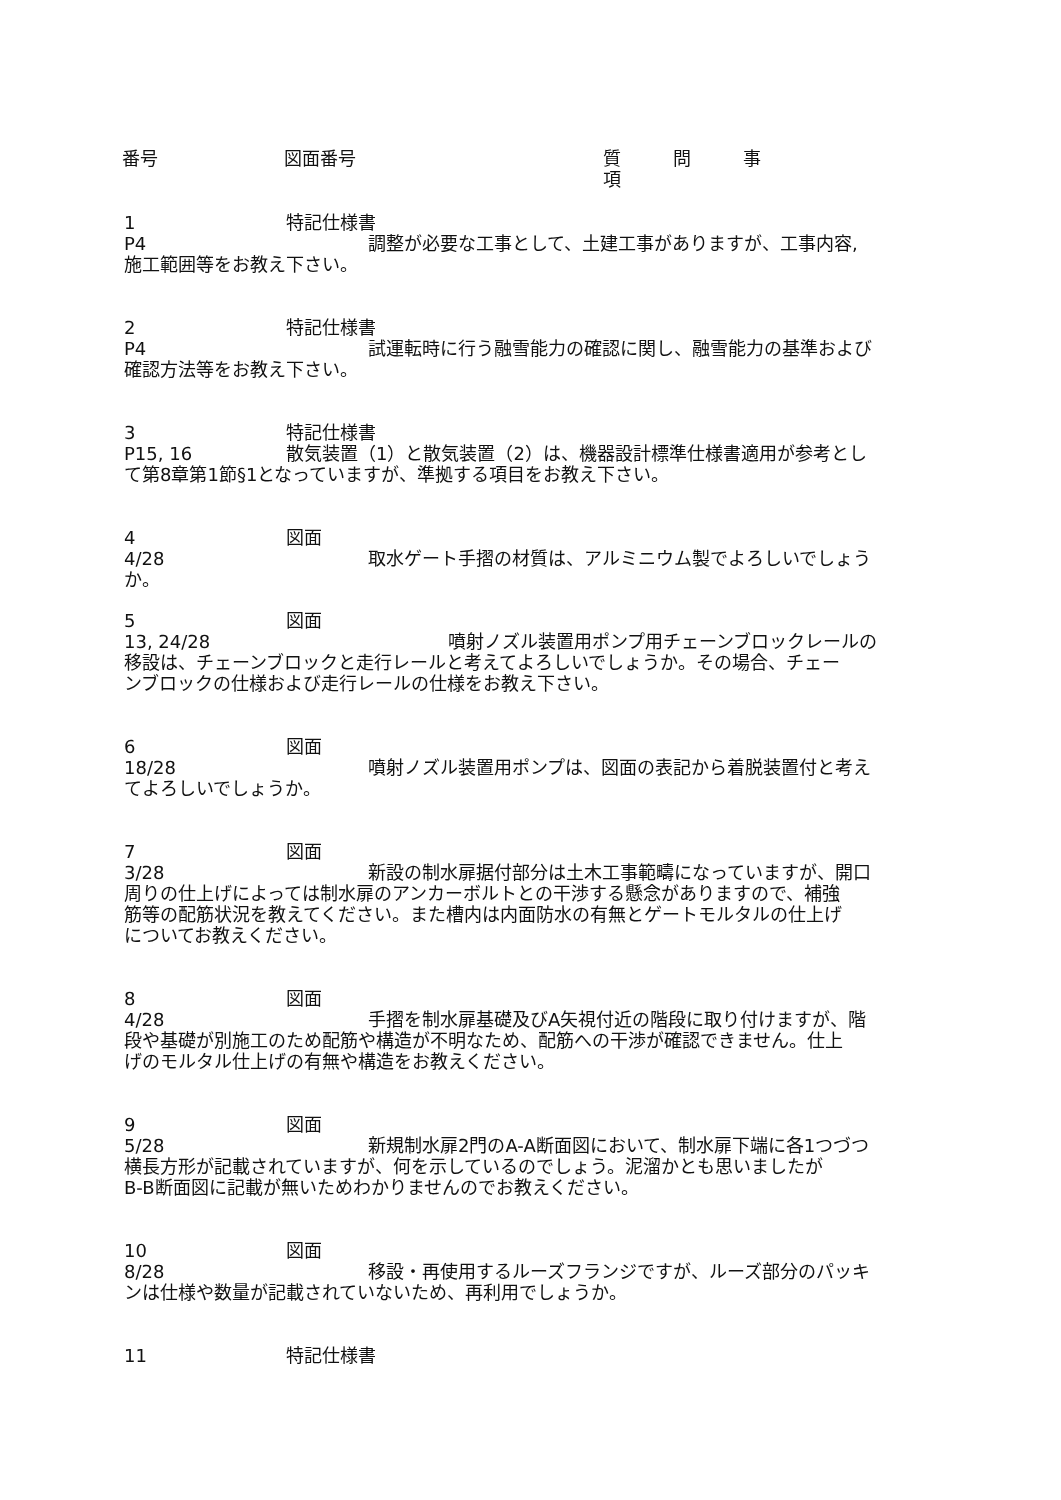番号 図面番号 質問事項
1 特記仕様書
P4 調整が必要な工事として、土建工事がありますが、工事内容,
施工範囲等をお教え下さい。
2 特記仕様書
P4 試運転時に行う融雪能力の確認に関し、融雪能力の基準および
確認方法等をお教え下さい。
3 特記仕様書
P15, 16 散気装置（1）と散気装置（2）は、機器設計標準仕様書適用が参考とし
て第8章第1節§1となっていますが、準拠する項目をお教え下さい。
4 図面
4/28 取水ゲート手摺の材質は、アルミニウム製でよろしいでしょう
か。
5 図面
13, 24/28 噴射ノズル装置用ポンプ用チェーンブロックレールの
移設は、チェーンブロックと走行レールと考えてよろしいでしょうか。その場合、チェー
ンブロックの仕様および走行レールの仕様をお教え下さい。
6 図面
18/28 噴射ノズル装置用ポンプは、図面の表記から着脱装置付と考え
てよろしいでしょうか。
7 図面
3/28 新設の制水扉据付部分は土木工事範疇になっていますが、開口
周りの仕上げによっては制水扉のアンカーボルトとの干渉する懸念がありますので、補強
筋等の配筋状況を教えてください。また槽内は内面防水の有無とゲートモルタルの仕上げ
についてお教えください。
8 図面
4/28 手摺を制水扉基礎及びA矢視付近の階段に取り付けますが、階
段や基礎が別施工のため配筋や構造が不明なため、配筋への干渉が確認できません。仕上
げのモルタル仕上げの有無や構造をお教えください。
9 図面
5/28 新規制水扉2門のA-A断面図において、制水扉下端に各1つづつ
横長方形が記載されていますが、何を示しているのでしょう。泥溜かとも思いましたが
B-B断面図に記載が無いためわかりませんのでお教えください。
10 図面
8/28 移設・再使用するルーズフランジですが、ルーズ部分のパッキ
ンは仕様や数量が記載されていないため、再利用でしょうか。
11 特記仕様書